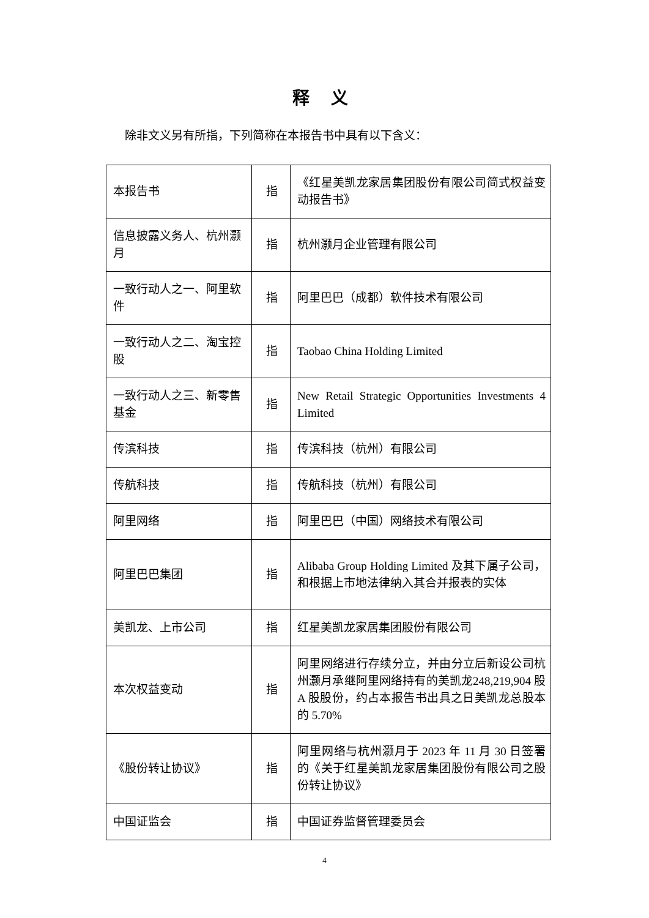释 义
除非文义另有所指，下列简称在本报告书中具有以下含义：
| 本报告书 | 指 | 《红星美凯龙家居集团股份有限公司简式权益变动报告书》 |
| 信息披露义务人、杭州灏月 | 指 | 杭州灏月企业管理有限公司 |
| 一致行动人之一、阿里软件 | 指 | 阿里巴巴（成都）软件技术有限公司 |
| 一致行动人之二、淘宝控股 | 指 | Taobao China Holding Limited |
| 一致行动人之三、新零售基金 | 指 | New Retail Strategic Opportunities Investments 4 Limited |
| 传滨科技 | 指 | 传滨科技（杭州）有限公司 |
| 传航科技 | 指 | 传航科技（杭州）有限公司 |
| 阿里网络 | 指 | 阿里巴巴（中国）网络技术有限公司 |
| 阿里巴巴集团 | 指 | Alibaba Group Holding Limited 及其下属子公司，和根据上市地法律纳入其合并报表的实体 |
| 美凯龙、上市公司 | 指 | 红星美凯龙家居集团股份有限公司 |
| 本次权益变动 | 指 | 阿里网络进行存续分立，并由分立后新设公司杭州灏月承继阿里网络持有的美凯龙248,219,904 股 A 股股份，约占本报告书出具之日美凯龙总股本的 5.70% |
| 《股份转让协议》 | 指 | 阿里网络与杭州灏月于 2023 年 11 月 30 日签署的《关于红星美凯龙家居集团股份有限公司之股份转让协议》 |
| 中国证监会 | 指 | 中国证券监督管理委员会 |
4